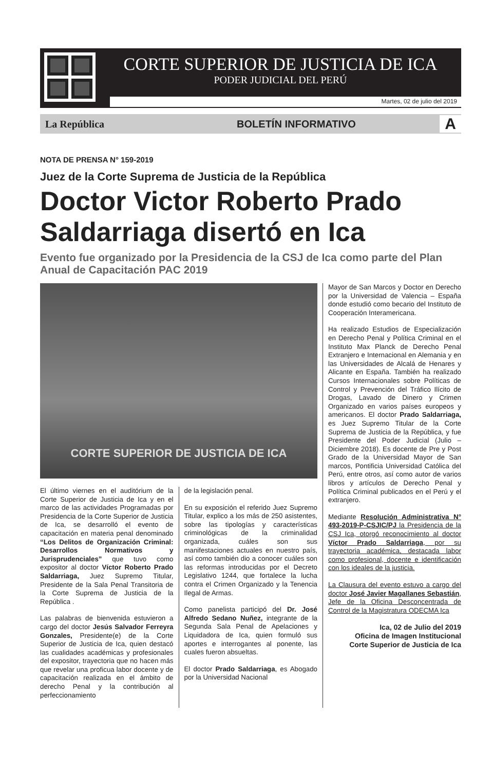CORTE SUPERIOR DE JUSTICIA DE ICA
PODER JUDICIAL DEL PERÚ
Martes, 02 de julio del 2019
La República BOLETÍN INFORMATIVO A
NOTA DE PRENSA N° 159-2019
Juez de la Corte Suprema de Justicia de la República
Doctor Victor Roberto Prado Saldarriaga disertó en Ica
Evento fue organizado por la Presidencia de la CSJ de Ica como parte del Plan Anual de Capacitación PAC 2019
CORTE SUPERIOR DE JUSTICIA DE ICA
El último viernes en el auditórium de la Corte Superior de Justicia de Ica y en el marco de las actividades Programadas por Presidencia de la Corte Superior de Justicia de Ica, se desarrolló el evento de capacitación en materia penal denominado “Los Delitos de Organización Criminal: Desarrollos Normativos y Jurisprudenciales” que tuvo como expositor al doctor Víctor Roberto Prado Saldarriaga, Juez Supremo Titular, Presidente de la Sala Penal Transitoria de la Corte Suprema de Justicia de la República .
Las palabras de bienvenida estuvieron a cargo del doctor Jesús Salvador Ferreyra Gonzales, Presidente(e) de la Corte Superior de Justicia de Ica, quien destacó las cualidades académicas y profesionales del expositor, trayectoria que no hacen más que revelar una proficua labor docente y de capacitación realizada en el ámbito de derecho Penal y la contribución al perfeccionamiento
de la legislación penal.
En su exposición el referido Juez Supremo Titular, explico a los más de 250 asistentes, sobre las tipologías y características criminológicas de la criminalidad organizada, cuáles son sus manifestaciones actuales en nuestro país, así como también dio a conocer cuáles son las reformas introducidas por el Decreto Legislativo 1244, que fortalece la lucha contra el Crimen Organizado y la Tenencia Ilegal de Armas.
Como panelista participó del Dr. José Alfredo Sedano Nuñez, integrante de la Segunda Sala Penal de Apelaciones y Liquidadora de Ica, quien formuló sus aportes e interrogantes al ponente, las cuales fueron absueltas.
El doctor Prado Saldarriaga, es Abogado por la Universidad Nacional
Mayor de San Marcos y Doctor en Derecho por la Universidad de Valencia – España donde estudió como becario del Instituto de Cooperación Interamericana.
Ha realizado Estudios de Especialización en Derecho Penal y Política Criminal en el Instituto Max Planck de Derecho Penal Extranjero e Internacional en Alemania y en las Universidades de Alcalá de Henares y Alicante en España. También ha realizado Cursos Internacionales sobre Políticas de Control y Prevención del Tráfico Ilícito de Drogas, Lavado de Dinero y Crimen Organizado en varios países europeos y americanos. El doctor Prado Saldarriaga, es Juez Supremo Titular de la Corte Suprema de Justicia de la República, y fue Presidente del Poder Judicial (Julio – Diciembre 2018). Es docente de Pre y Post Grado de la Universidad Mayor de San marcos, Pontificia Universidad Católica del Perú, entre otros, así como autor de varios libros y artículos de Derecho Penal y Política Criminal publicados en el Perú y el extranjero.
Mediante Resolución Administrativa N° 493-2019-P-CSJIC/PJ la Presidencia de la CSJ Ica, otorgó reconocimiento al doctor Víctor Prado Saldarriaga, por su trayectoria académica, destacada labor como profesional, docente e identificación con los ideales de la justicia.
La Clausura del evento estuvo a cargo del doctor José Javier Magallanes Sebastián, Jefe de la Oficina Desconcentrada de Control de la Magistratura ODECMA Ica
Ica, 02 de Julio del 2019
Oficina de Imagen Institucional
Corte Superior de Justicia de Ica